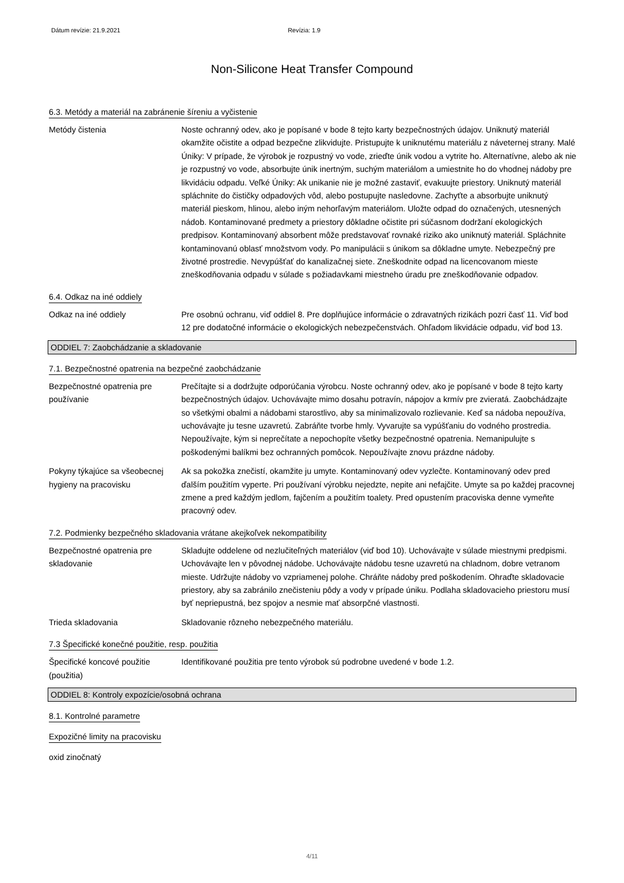Dátum revízie: 21.9.2021 Revízia: 1.9
Non-Silicone Heat Transfer Compound
6.3. Metódy a materiál na zabránenie šíreniu a vyčistenie
Metódy čistenia Noste ochranný odev, ako je popísané v bode 8 tejto karty bezpečnostných údajov. Uniknutý materiál okamžite očistite a odpad bezpečne zlikvidujte. Pristupujte k uniknutému materiálu z náveternej strany. Malé Úniky: V prípade, že výrobok je rozpustný vo vode, zrieďte únik vodou a vytrite ho. Alternatívne, alebo ak nie je rozpustný vo vode, absorbujte únik inertným, suchým materiálom a umiestnite ho do vhodnej nádoby pre likvidáciu odpadu. Veľké Úniky: Ak unikanie nie je možné zastaviť, evakuujte priestory. Uniknutý materiál spláchnite do čističky odpadových vôd, alebo postupujte nasledovne. Zachyťte a absorbujte uniknutý materiál pieskom, hlinou, alebo iným nehorľavým materiálom. Uložte odpad do označených, utesnených nádob. Kontaminované predmety a priestory dôkladne očistite pri súčasnom dodržaní ekologických predpisov. Kontaminovaný absorbent môže predstavovať rovnaké riziko ako uniknutý materiál. Spláchnite kontaminovanú oblasť množstvom vody. Po manipulácii s únikom sa dôkladne umyte. Nebezpečný pre životné prostredie. Nevypúšťať do kanalizačnej siete. Zneškodnite odpad na licencovanom mieste zneškodňovania odpadu v súlade s požiadavkami miestneho úradu pre zneškodňovanie odpadov.
6.4. Odkaz na iné oddiely
Odkaz na iné oddiely Pre osobnú ochranu, viď oddiel 8. Pre doplňujúce informácie o zdravatných rizikách pozri časť 11. Viď bod 12 pre dodatočné informácie o ekologických nebezpečenstvách. Ohľadom likvidácie odpadu, viď bod 13.
ODDIEL 7: Zaobchádzanie a skladovanie
7.1. Bezpečnostné opatrenia na bezpečné zaobchádzanie
Bezpečnostné opatrenia pre používanie
Prečítajte si a dodržujte odporúčania výrobcu. Noste ochranný odev, ako je popísané v bode 8 tejto karty bezpečnostných údajov. Uchovávajte mimo dosahu potravín, nápojov a krmív pre zvieratá. Zaobchádzajte so všetkými obalmi a nádobami starostlivo, aby sa minimalizovalo rozlievanie. Keď sa nádoba nepoužíva, uchovávajte ju tesne uzavretú. Zabráňte tvorbe hmly. Vyvarujte sa vypúšťaniu do vodného prostredia. Nepoužívajte, kým si neprečítate a nepochopíte všetky bezpečnostné opatrenia. Nemanipulujte s poškodenými balíkmi bez ochranných pomôcok. Nepoužívajte znovu prázdne nádoby.
Pokyny týkajúce sa všeobecnej hygieny na pracovisku
Ak sa pokožka znečistí, okamžite ju umyte. Kontaminovaný odev vyzlečte. Kontaminovaný odev pred ďalším použitím vyperte. Pri používaní výrobku nejedzte, nepite ani nefajčite. Umyte sa po každej pracovnej zmene a pred každým jedlom, fajčením a použitím toalety. Pred opustením pracoviska denne vymeňte pracovný odev.
7.2. Podmienky bezpečného skladovania vrátane akejkoľvek nekompatibility
Bezpečnostné opatrenia pre skladovanie
Skladujte oddelene od nezlučiteľných materiálov (viď bod 10). Uchovávajte v súlade miestnymi predpismi. Uchovávajte len v pôvodnej nádobe. Uchovávajte nádobu tesne uzavretú na chladnom, dobre vetranom mieste. Udržujte nádoby vo vzpriamenej polohe. Chráňte nádoby pred poškodením. Ohraďte skladovacie priestory, aby sa zabránilo znečisteniu pôdy a vody v prípade úniku. Podlaha skladovacieho priestoru musí byť nepriepustná, bez spojov a nesmie mať absorpčné vlastnosti.
Trieda skladovania Skladovanie rôzneho nebezpečného materiálu.
7.3 Špecifické konečné použitie, resp. použitia
Špecifické koncové použitie (použitia)
Identifikované použitia pre tento výrobok sú podrobne uvedené v bode 1.2.
ODDIEL 8: Kontroly expozície/osobná ochrana
8.1. Kontrolné parametre
Expozičné limity na pracovisku
oxid zinočnatý
4/11